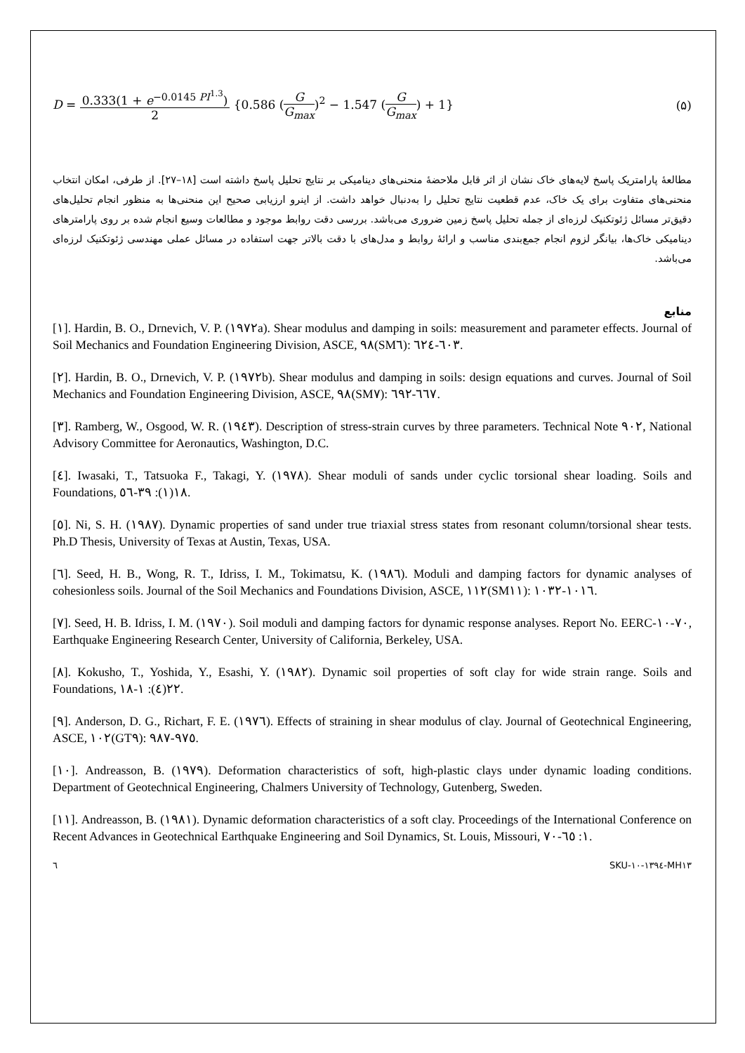D = 0.333(1 + e<sup>−0.0145 PI<sup>1.3</sup></sup>) 2 {0.586 (G G<sub>max</sub>)<sup>2</sup> − 1.547 (G G<sub>max</sub>) + 1}
(۵)
مطالعهٔ پارامتریک پاسخ لایه‌های خاک نشان از اثر قابل ملاحضهٔ منحنی‌های دینامیکی بر نتایج تحلیل پاسخ داشته است [۱۸–۲۷]. از طرفی، امکان انتخاب منحنی‌های متفاوت برای یک خاک، عدم قطعیت نتایج تحلیل را به‌دنبال خواهد داشت. از اینرو ارزیابی صحیح این منحنی‌ها به منظور انجام تحلیل‌های دقیق‌تر مسائل ژئوتکنیک لرزه‌ای از جمله تحلیل پاسخ زمین ضروری می‌باشد. بررسی دقت روابط موجود و مطالعات وسیع انجام شده بر روی پارامترهای دینامیکی خاک‌ها، بیانگر لزوم انجام جمع‌بندی مناسب و ارائهٔ روابط و مدل‌های با دقت بالاتر جهت استفاده در مسائل عملی مهندسی ژئوتکنیک لرزه‌ای می‌باشد.
منابع
[١]. Hardin, B. O., Drnevich, V. P. (١٩٧٢a). Shear modulus and damping in soils: measurement and parameter effects. Journal of Soil Mechanics and Foundation Engineering Division, ASCE, ٩٨(SM٦): ٦٠٣-٦٢٤.
[٢]. Hardin, B. O., Drnevich, V. P. (١٩٧٢b). Shear modulus and damping in soils: design equations and curves. Journal of Soil Mechanics and Foundation Engineering Division, ASCE, ٩٨(SM٧): ٦٦٧-٦٩٢.
[٣]. Ramberg, W., Osgood, W. R. (١٩٤٣). Description of stress-strain curves by three parameters. Technical Note ٩٠٢, National Advisory Committee for Aeronautics, Washington, D.C.
[٤]. Iwasaki, T., Tatsuoka F., Takagi, Y. (١٩٧٨). Shear moduli of sands under cyclic torsional shear loading. Soils and Foundations, ١٨(١): ٣٩-٥٦.
[٥]. Ni, S. H. (١٩٨٧). Dynamic properties of sand under true triaxial stress states from resonant column/torsional shear tests. Ph.D Thesis, University of Texas at Austin, Texas, USA.
[٦]. Seed, H. B., Wong, R. T., Idriss, I. M., Tokimatsu, K. (١٩٨٦). Moduli and damping factors for dynamic analyses of cohesionless soils. Journal of the Soil Mechanics and Foundations Division, ASCE, ١١٢(SM١١): ١٠١٦-١٠٣٢.
[٧]. Seed, H. B. Idriss, I. M. (١٩٧٠). Soil moduli and damping factors for dynamic response analyses. Report No. EERC-٧٠-١٠, Earthquake Engineering Research Center, University of California, Berkeley, USA.
[٨]. Kokusho, T., Yoshida, Y., Esashi, Y. (١٩٨٢). Dynamic soil properties of soft clay for wide strain range. Soils and Foundations, ٢٢(٤): ١-١٨.
[٩]. Anderson, D. G., Richart, F. E. (١٩٧٦). Effects of straining in shear modulus of clay. Journal of Geotechnical Engineering, ASCE, ١٠٢(GT٩): ٩٧٥-٩٨٧.
[١٠]. Andreasson, B. (١٩٧٩). Deformation characteristics of soft, high-plastic clays under dynamic loading conditions. Department of Geotechnical Engineering, Chalmers University of Technology, Gutenberg, Sweden.
[١١]. Andreasson, B. (١٩٨١). Dynamic deformation characteristics of a soft clay. Proceedings of the International Conference on Recent Advances in Geotechnical Earthquake Engineering and Soil Dynamics, St. Louis, Missouri, ١: ٦٥-٧٠.
٦ SKU-١٣٩٤-١٠-MH١٣